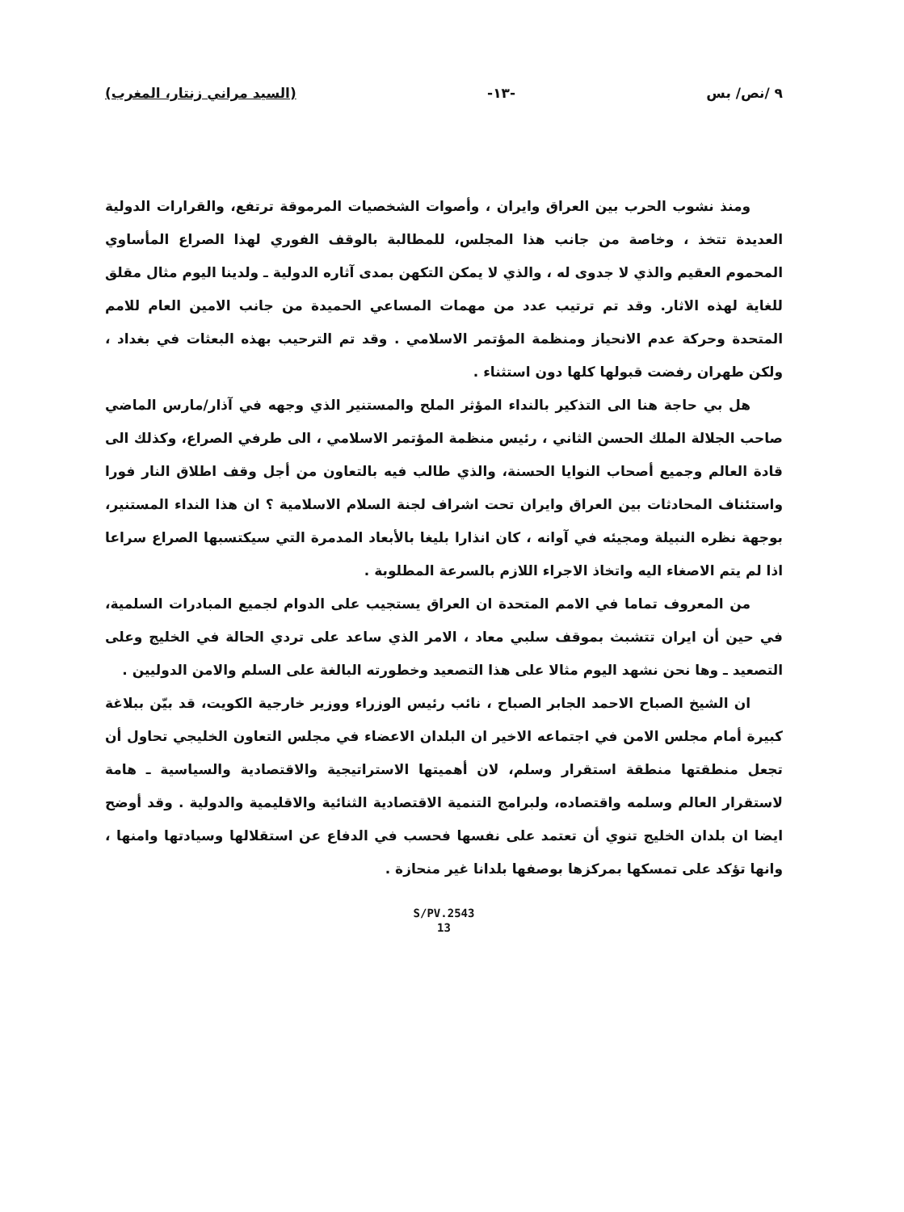٩ /نص/ بس -١٣- (السيد مراني زنتار، المغرب)
ومنذ نشوب الحرب بين العراق وايران ، وأصوات الشخصيات المرموقة ترتفع، والقرارات الدولية العديدة تتخذ ، وخاصة من جانب هذا المجلس، للمطالبة بالوقف الفوري لهذا الصراع المأساوي المحموم العقيم والذي لا جدوى له ، والذي لا يمكن التكهن بمدى آثاره الدولية ـ ولدينا اليوم مثال مقلق للغاية لهذه الاثار. وقد تم ترتيب عدد من مهمات المساعي الحميدة من جانب الامين العام للامم المتحدة وحركة عدم الانحياز ومنظمة المؤتمر الاسلامي . وقد تم الترحيب بهذه البعثات في بغداد ، ولكن طهران رفضت قبولها كلها دون استثناء .
هل بي حاجة هنا الى التذكير بالنداء المؤثر الملح والمستنير الذي وجهه في آذار/مارس الماضي صاحب الجلالة الملك الحسن الثاني ، رئيس منظمة المؤتمر الاسلامي ، الى طرفي الصراع، وكذلك الى قادة العالم وجميع أصحاب النوايا الحسنة، والذي طالب فيه بالتعاون من أجل وقف اطلاق النار فورا واستئناف المحادثات بين العراق وايران تحت اشراف لجنة السلام الاسلامية ؟ ان هذا النداء المستنير، بوجهة نظره النبيلة ومجيئه في آوانه ، كان انذارا بليغا بالأبعاد المدمرة التي سيكتسبها الصراع سراعا اذا لم يتم الاصغاء اليه واتخاذ الاجراء اللازم بالسرعة المطلوبة .
من المعروف تماما في الامم المتحدة ان العراق يستجيب على الدوام لجميع المبادرات السلمية، في حين أن ايران تتشبث بموقف سلبي معاد ، الامر الذي ساعد على تردي الحالة في الخليج وعلى التصعيد ـ وها نحن نشهد اليوم مثالا على هذا التصعيد وخطورته البالغة على السلم والامن الدوليين .
ان الشيخ الصباح الاحمد الجابر الصباح ، نائب رئيس الوزراء ووزير خارجية الكويت، قد بيّن ببلاغة كبيرة أمام مجلس الامن في اجتماعه الاخير ان البلدان الاعضاء في مجلس التعاون الخليجي تحاول أن تجعل منطقتها منطقة استقرار وسلم، لان أهميتها الاستراتيجية والاقتصادية والسياسية ـ هامة لاستقرار العالم وسلمه واقتصاده، ولبرامج التنمية الاقتصادية الثنائية والاقليمية والدولية . وقد أوضح ايضا ان بلدان الخليج تنوي أن تعتمد على نفسها فحسب في الدفاع عن استقلالها وسيادتها وامنها ، وانها تؤكد على تمسكها بمركزها بوصفها بلدانا غير منحازة .
S/PV.2543
13